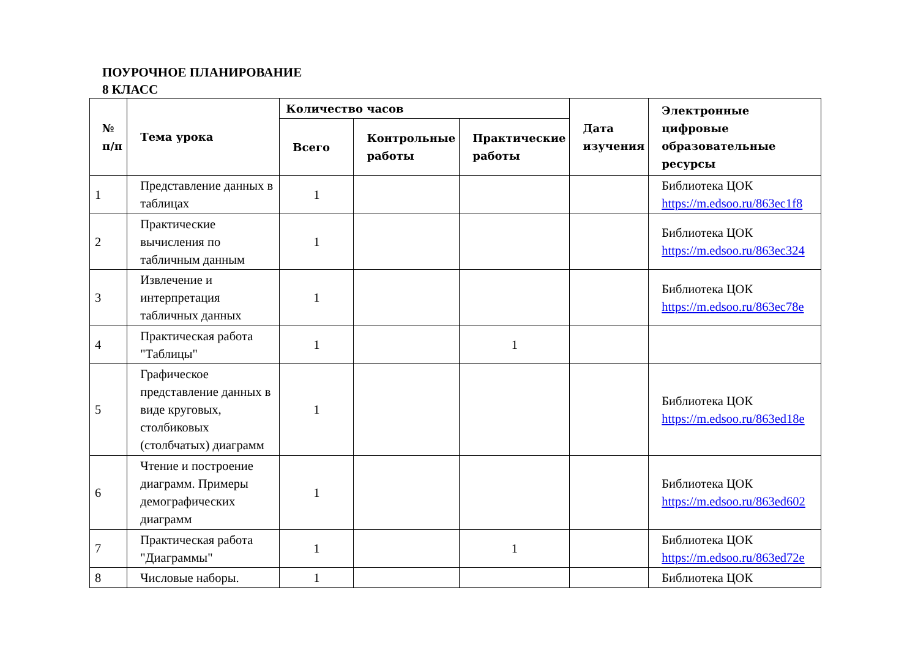ПОУРОЧНОЕ ПЛАНИРОВАНИЕ
8 КЛАСС
| № п/п | Тема урока | Количество часов | | | Дата изучения | Электронные цифровые образовательные ресурсы |
| --- | --- | --- | --- | --- | --- | --- |
| | | Всего | Контрольные работы | Практические работы | | |
| 1 | Представление данных в таблицах | 1 | | | | Библиотека ЦОК https://m.edsoo.ru/863ec1f8 |
| 2 | Практические вычисления по табличным данным | 1 | | | | Библиотека ЦОК https://m.edsoo.ru/863ec324 |
| 3 | Извлечение и интерпретация табличных данных | 1 | | | | Библиотека ЦОК https://m.edsoo.ru/863ec78e |
| 4 | Практическая работа "Таблицы" | 1 | | 1 | | |
| 5 | Графическое представление данных в виде круговых, столбиковых (столбчатых) диаграмм | 1 | | | | Библиотека ЦОК https://m.edsoo.ru/863ed18e |
| 6 | Чтение и построение диаграмм. Примеры демографических диаграмм | 1 | | | | Библиотека ЦОК https://m.edsoo.ru/863ed602 |
| 7 | Практическая работа "Диаграммы" | 1 | | 1 | | Библиотека ЦОК https://m.edsoo.ru/863ed72e |
| 8 | Числовые наборы. | 1 | | | | Библиотека ЦОК |